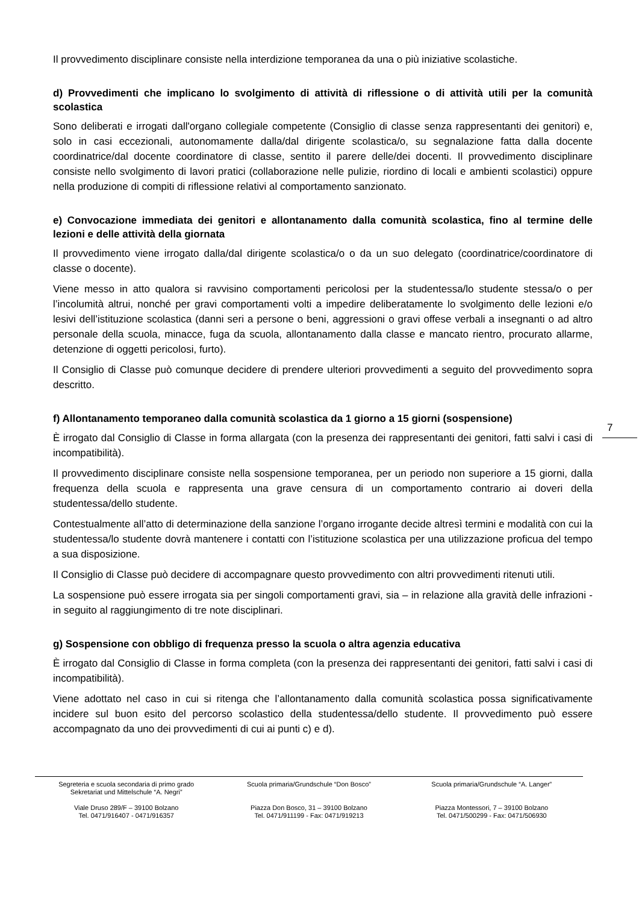Il provvedimento disciplinare consiste nella interdizione temporanea da una o più iniziative scolastiche.
d) Provvedimenti che implicano lo svolgimento di attività di riflessione o di attività utili per la comunità scolastica
Sono deliberati e irrogati dall'organo collegiale competente (Consiglio di classe senza rappresentanti dei genitori) e, solo in casi eccezionali, autonomamente dalla/dal dirigente scolastica/o, su segnalazione fatta dalla docente coordinatrice/dal docente coordinatore di classe, sentito il parere delle/dei docenti. Il provvedimento disciplinare consiste nello svolgimento di lavori pratici (collaborazione nelle pulizie, riordino di locali e ambienti scolastici) oppure nella produzione di compiti di riflessione relativi al comportamento sanzionato.
e) Convocazione immediata dei genitori e allontanamento dalla comunità scolastica, fino al termine delle lezioni e delle attività della giornata
Il provvedimento viene irrogato dalla/dal dirigente scolastica/o o da un suo delegato (coordinatrice/coordinatore di classe o docente).
Viene messo in atto qualora si ravvisino comportamenti pericolosi per la studentessa/lo studente stessa/o o per l’incolumità altrui, nonché per gravi comportamenti volti a impedire deliberatamente lo svolgimento delle lezioni e/o lesivi dell’istituzione scolastica (danni seri a persone o beni, aggressioni o gravi offese verbali a insegnanti o ad altro personale della scuola, minacce, fuga da scuola, allontanamento dalla classe e mancato rientro, procurato allarme, detenzione di oggetti pericolosi, furto).
Il Consiglio di Classe può comunque decidere di prendere ulteriori provvedimenti a seguito del provvedimento sopra descritto.
f) Allontanamento temporaneo dalla comunità scolastica da 1 giorno a 15 giorni (sospensione)
È irrogato dal Consiglio di Classe in forma allargata (con la presenza dei rappresentanti dei genitori, fatti salvi i casi di incompatibilità).
Il provvedimento disciplinare consiste nella sospensione temporanea, per un periodo non superiore a 15 giorni, dalla frequenza della scuola e rappresenta una grave censura di un comportamento contrario ai doveri della studentessa/dello studente.
Contestualmente all’atto di determinazione della sanzione l’organo irrogante decide altresì termini e modalità con cui la studentessa/lo studente dovrà mantenere i contatti con l’istituzione scolastica per una utilizzazione proficua del tempo a sua disposizione.
Il Consiglio di Classe può decidere di accompagnare questo provvedimento con altri provvedimenti ritenuti utili.
La sospensione può essere irrogata sia per singoli comportamenti gravi, sia – in relazione alla gravità delle infrazioni - in seguito al raggiungimento di tre note disciplinari.
g) Sospensione con obbligo di frequenza presso la scuola o altra agenzia educativa
È irrogato dal Consiglio di Classe in forma completa (con la presenza dei rappresentanti dei genitori, fatti salvi i casi di incompatibilità).
Viene adottato nel caso in cui si ritenga che l’allontanamento dalla comunità scolastica possa significativamente incidere sul buon esito del percorso scolastico della studentessa/dello studente. Il provvedimento può essere accompagnato da uno dei provvedimenti di cui ai punti c) e d).
7
Segreteria e scuola secondaria di primo grado
Sekretariat und Mittelschule “A. Negri”
Viale Druso 289/F – 39100 Bolzano
Tel. 0471/916407 - 0471/916357
Scuola primaria/Grundschule “Don Bosco”
Piazza Don Bosco, 31 – 39100 Bolzano
Tel. 0471/911199 - Fax: 0471/919213
Scuola primaria/Grundschule “A. Langer”
Piazza Montessori, 7 – 39100 Bolzano
Tel. 0471/500299 - Fax: 0471/506930